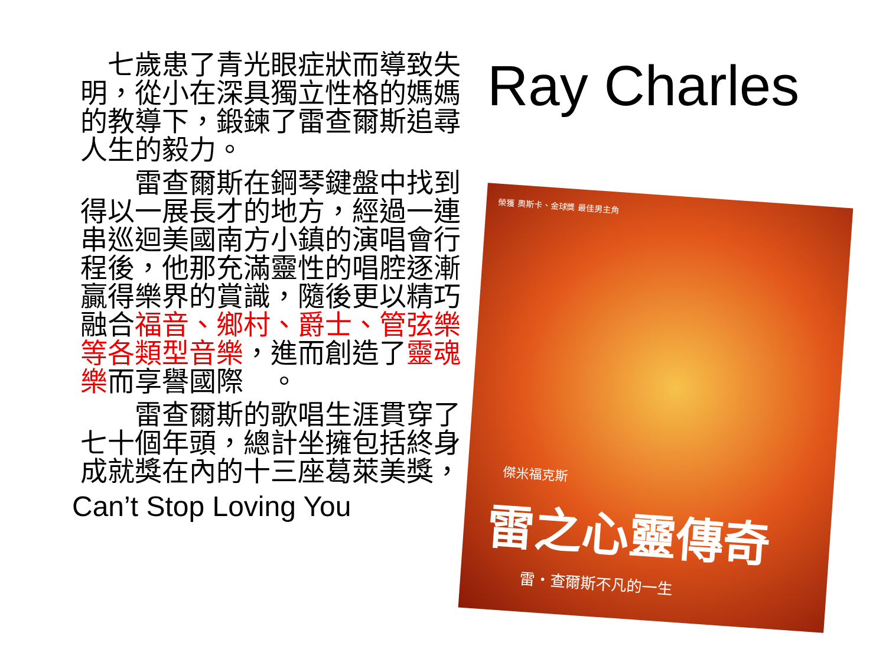七歲患了青光眼症狀而導致失明，從小在深具獨立性格的媽媽的教導下，鍛鍊了雷查爾斯追尋人生的毅力。
　　雷查爾斯在鋼琴鍵盤中找到得以一展長才的地方，經過一連串巡迴美國南方小鎮的演唱會行程後，他那充滿靈性的唱腔逐漸贏得樂界的賞識，隨後更以精巧融合福音、鄉村、爵士、管弦樂等各類型音樂，進而創造了靈魂樂而享譽國際　。
　　雷查爾斯的歌唱生涯貫穿了七十個年頭，總計坐擁包括終身成就獎在內的十三座葛萊美獎，
Can’t Stop Loving You
Ray Charles
榮獲 奧斯卡、金球獎 最佳男主角
傑米福克斯
雷之心靈傳奇
雷・查爾斯不凡的一生